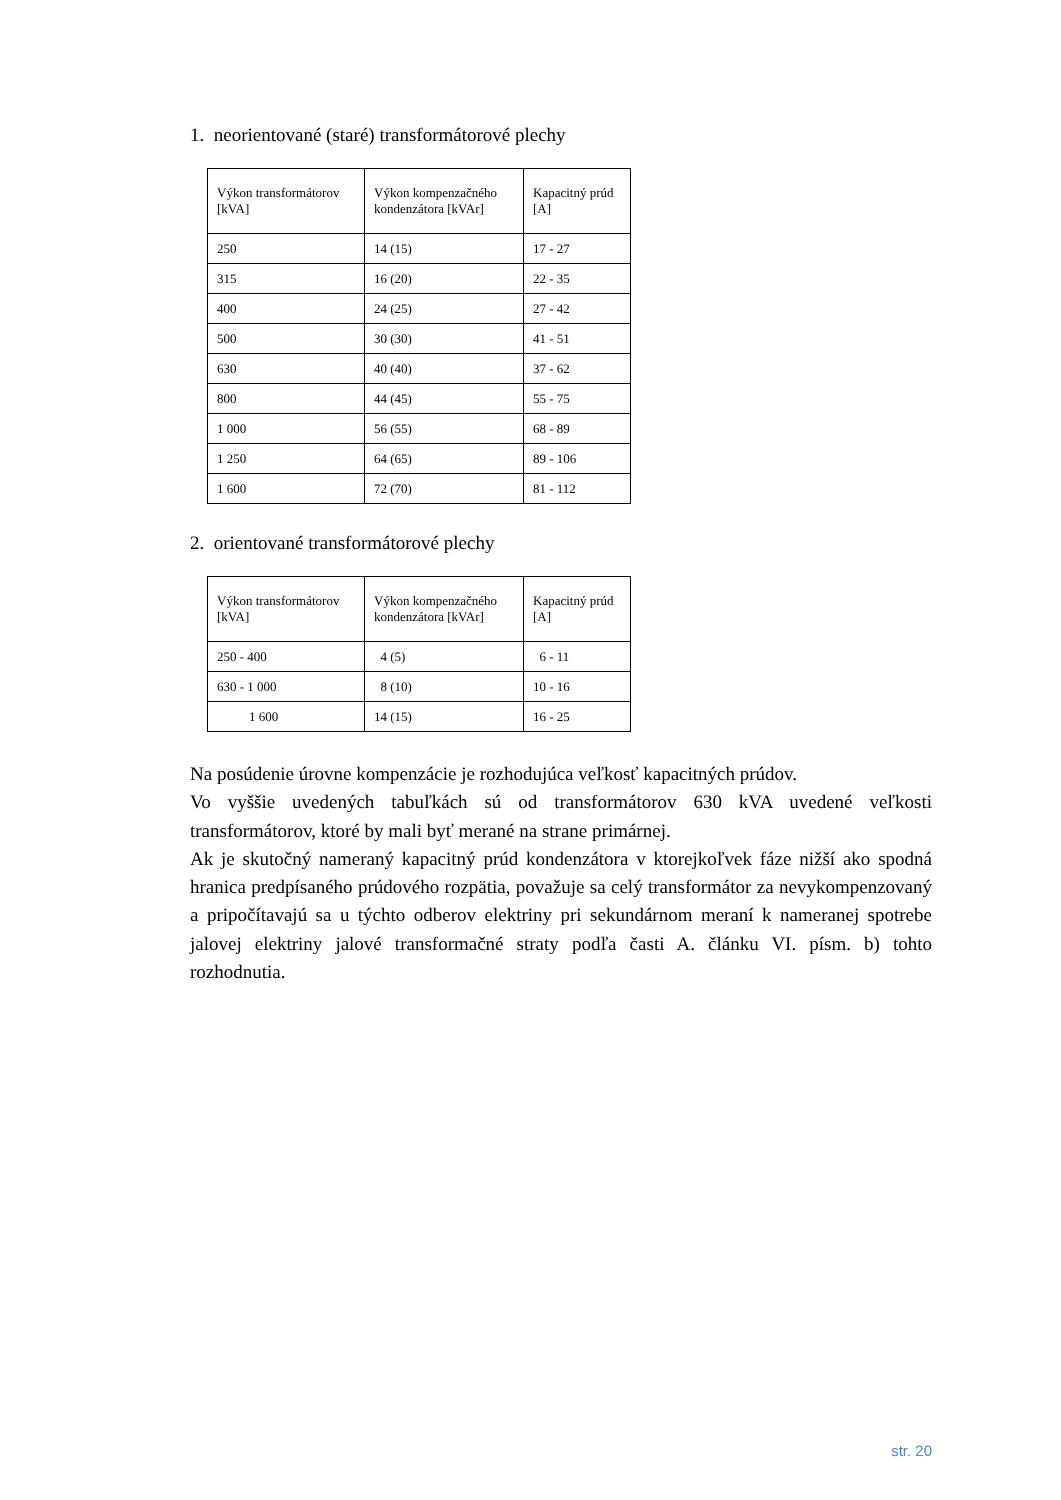1. neorientované (staré) transformátorové plechy
| Výkon transformátorov [kVA] | Výkon kompenzačného kondenzátora [kVAr] | Kapacitný prúd [A] |
| --- | --- | --- |
| 250 | 14 (15) | 17 - 27 |
| 315 | 16 (20) | 22 - 35 |
| 400 | 24 (25) | 27 - 42 |
| 500 | 30 (30) | 41 - 51 |
| 630 | 40 (40) | 37 - 62 |
| 800 | 44 (45) | 55 - 75 |
| 1 000 | 56 (55) | 68 - 89 |
| 1 250 | 64 (65) | 89 - 106 |
| 1 600 | 72 (70) | 81 - 112 |
2. orientované transformátorové plechy
| Výkon transformátorov [kVA] | Výkon kompenzačného kondenzátora [kVAr] | Kapacitný prúd [A] |
| --- | --- | --- |
| 250 - 400 | 4 (5) | 6 - 11 |
| 630 - 1 000 | 8 (10) | 10 - 16 |
| 1 600 | 14 (15) | 16 - 25 |
Na posúdenie úrovne kompenzácie je rozhodujúca veľkosť kapacitných prúdov.
Vo vyššie uvedených tabuľkách sú od transformátorov 630 kVA uvedené veľkosti transformátorov, ktoré by mali byť merané na strane primárnej.
Ak je skutočný nameraný kapacitný prúd kondenzátora v ktorejkoľvek fáze nižší ako spodná hranica predpísaného prúdového rozpätia, považuje sa celý transformátor za nevykompenzovaný a pripočítavajú sa u týchto odberov elektriny pri sekundárnom meraní k nameranej spotrebe jalovej elektriny jalové transformačné straty podľa časti A. článku VI. písm. b) tohto rozhodnutia.
str. 20